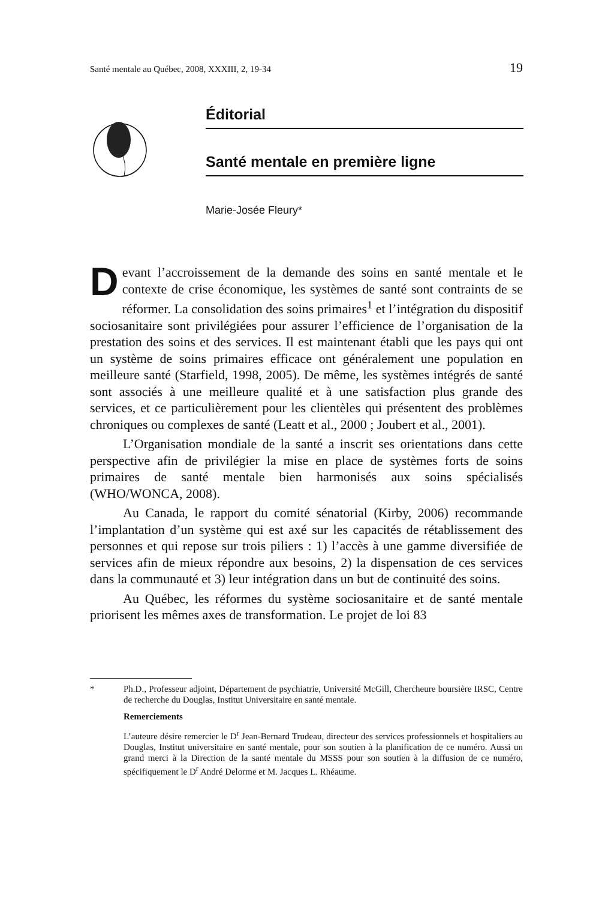Santé mentale au Québec, 2008, XXXIII, 2, 19-34 19
Éditorial
Santé mentale en première ligne
Marie-Josée Fleury*
Devant l’accroissement de la demande des soins en santé mentale et le contexte de crise économique, les systèmes de santé sont contraints de se réformer. La consolidation des soins primaires<sup>1</sup> et l’intégration du dispositif sociosanitaire sont privilégiées pour assurer l’efficience de l’organisation de la prestation des soins et des services. Il est maintenant établi que les pays qui ont un système de soins primaires efficace ont généralement une population en meilleure santé (Starfield, 1998, 2005). De même, les systèmes intégrés de santé sont associés à une meilleure qualité et à une satisfaction plus grande des services, et ce particulièrement pour les clientèles qui présentent des problèmes chroniques ou complexes de santé (Leatt et al., 2000 ; Joubert et al., 2001).
L’Organisation mondiale de la santé a inscrit ses orientations dans cette perspective afin de privilégier la mise en place de systèmes forts de soins primaires de santé mentale bien harmonisés aux soins spécialisés (WHO/WONCA, 2008).
Au Canada, le rapport du comité sénatorial (Kirby, 2006) recommande l’implantation d’un système qui est axé sur les capacités de rétablissement des personnes et qui repose sur trois piliers : 1) l’accès à une gamme diversifiée de services afin de mieux répondre aux besoins, 2) la dispensation de ces services dans la communauté et 3) leur intégration dans un but de continuité des soins.
Au Québec, les réformes du système sociosanitaire et de santé mentale priorisent les mêmes axes de transformation. Le projet de loi 83
* Ph.D., Professeur adjoint, Département de psychiatrie, Université McGill, Chercheure boursière IRSC, Centre de recherche du Douglas, Institut Universitaire en santé mentale.
Remerciements
L’auteure désire remercier le D<sup>r</sup> Jean-Bernard Trudeau, directeur des services professionnels et hospitaliers au Douglas, Institut universitaire en santé mentale, pour son soutien à la planification de ce numéro. Aussi un grand merci à la Direction de la santé mentale du MSSS pour son soutien à la diffusion de ce numéro, spécifiquement le D<sup>r</sup> André Delorme et M. Jacques L. Rhéaume.